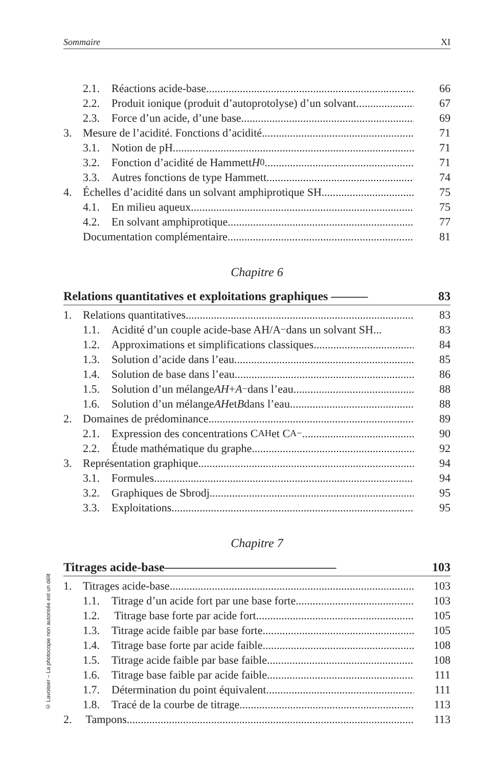© Lavoisier – La photocopie non autorisée est un délit
Sommaire XI
2.1. Réactions acide-base 66
2.2. Produit ionique (produit d’autoprotolyse) d’un solvant 67
2.3. Force d’un acide, d’une base 69
3. Mesure de l’acidité. Fonctions d’acidité 71
3.1. Notion de pH 71
3.2. Fonction d’acidité de Hammett H<sub>0</sub> 71
3.3. Autres fonctions de type Hammett 74
4. Échelles d’acidité dans un solvant amphiprotique SH 75
4.1. En milieu aqueux 75
4.2. En solvant amphiprotique 77
Documentation complémentaire 81
Chapitre 6
Relations quantitatives et exploitations graphiques ——— 83
1. Relations quantitatives 83
1.1. Acidité d’un couple acide-base AH/A<sup>−</sup> dans un solvant SH... 83
1.2. Approximations et simplifications classiques 84
1.3. Solution d’acide dans l’eau 85
1.4. Solution de base dans l’eau 86
1.5. Solution d’un mélange AH + A<sup>−</sup> dans l’eau 88
1.6. Solution d’un mélange AH et B dans l’eau 88
2. Domaines de prédominance 89
2.1. Expression des concentrations C<sub>AH</sub> et C<sub>A−</sub> 90
2.2. Étude mathématique du graphe 92
3. Représentation graphique 94
3.1. Formules 94
3.2. Graphiques de Sbrodj 95
3.3. Exploitations 95
Chapitre 7
Titrages acide-base—————————————— 103
1. Titrages acide-base 103
1.1. Titrage d’un acide fort par une base forte 103
1.2. Titrage base forte par acide fort 105
1.3. Titrage acide faible par base forte 105
1.4. Titrage base forte par acide faible 108
1.5. Titrage acide faible par base faible 108
1.6. Titrage base faible par acide faible 111
1.7. Détermination du point équivalent 111
1.8. Tracé de la courbe de titrage 113
2. Tampons 113